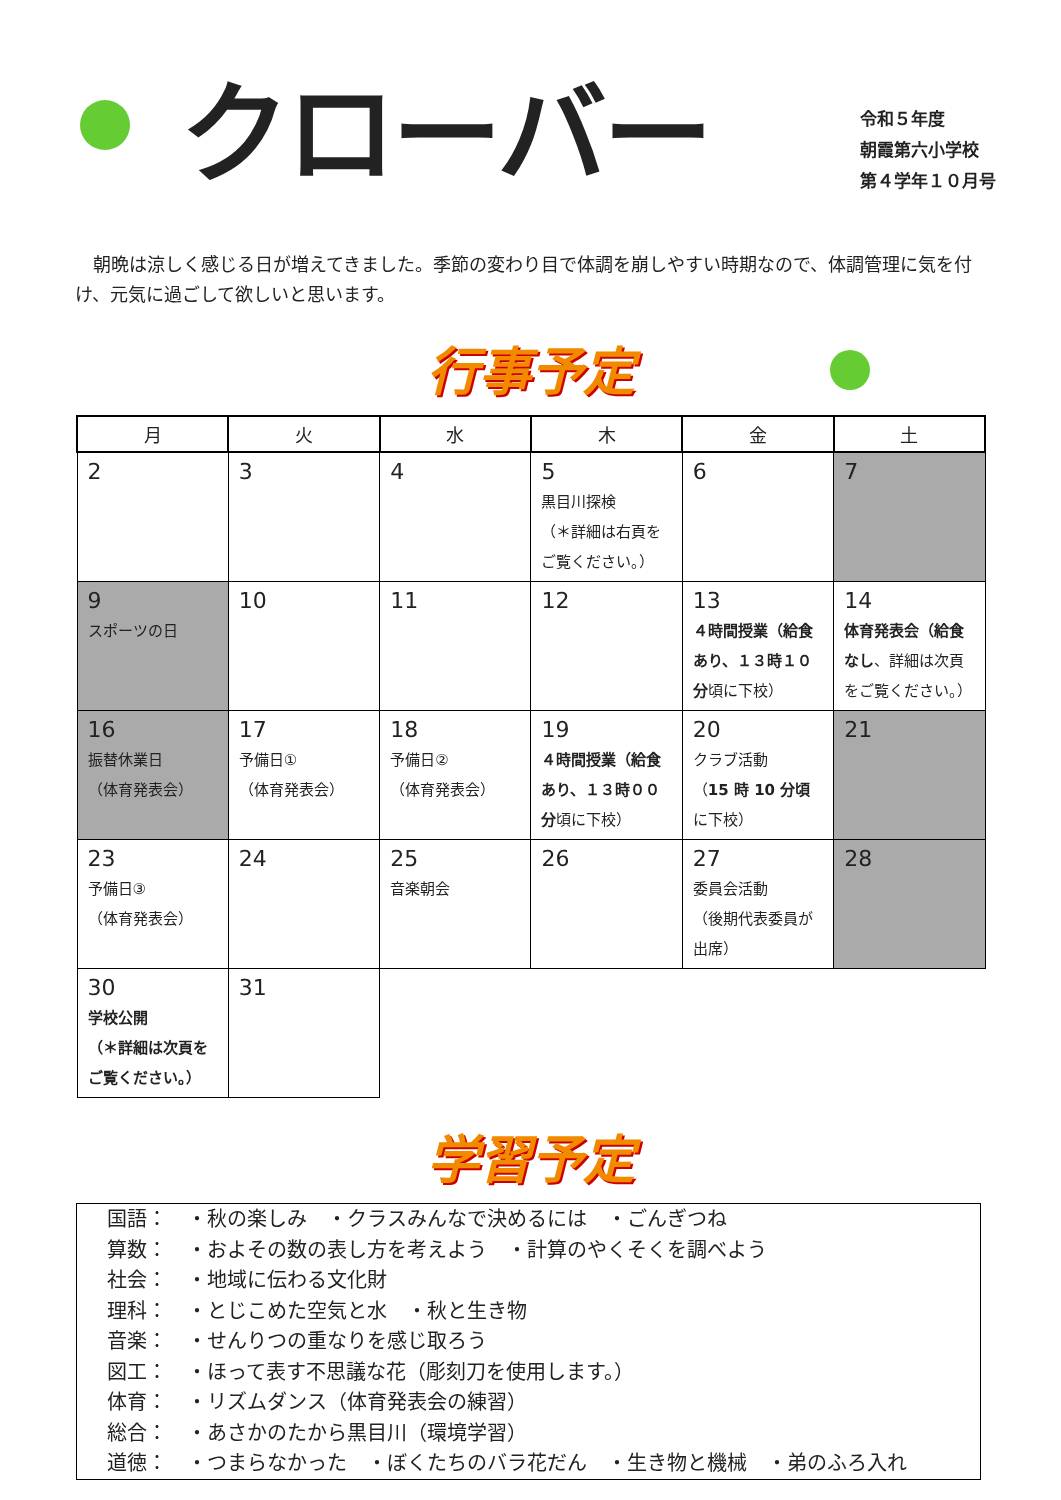クローバー
令和５年度
朝霞第六小学校
第４学年１０月号
朝晩は涼しく感じる日が増えてきました。季節の変わり目で体調を崩しやすい時期なので、体調管理に気を付け、元気に過ごして欲しいと思います。
行事予定
| 月 | 火 | 水 | 木 | 金 | 土 |
| --- | --- | --- | --- | --- | --- |
| 2 | 3 | 4 | 5 黒目川探検 （＊詳細は右頁を ご覧ください。） | 6 | 7 |
| 9 スポーツの日 | 10 | 11 | 12 | 13 ４時間授業（給食あり、１３時１０分 頃に下校） | 14 体育発表会（給食なし 、詳細は次頁をご覧ください。） |
| 16 振替休業日 （体育発表会） | 17 予備日① （体育発表会） | 18 予備日② （体育発表会） | 19 ４時間授業（給食あり、１３時００分 頃に下校） | 20 クラブ活動 （ 15 時 10 分頃 に下校） | 21 |
| 23 予備日③ （体育発表会） | 24 | 25 音楽朝会 | 26 | 27 委員会活動 （後期代表委員が出席） | 28 |
| 30 学校公開 （＊詳細は次頁を ご覧ください。） | 31 | | | | |
学習予定
国語：　・秋の楽しみ　・クラスみんなで決めるには　・ごんぎつね
算数：　・およその数の表し方を考えよう　・計算のやくそくを調べよう
社会：　・地域に伝わる文化財
理科：　・とじこめた空気と水　・秋と生き物
音楽：　・せんりつの重なりを感じ取ろう
図工：　・ほって表す不思議な花（彫刻刀を使用します。）
体育：　・リズムダンス（体育発表会の練習）
総合：　・あさかのたから黒目川（環境学習）
道徳：　・つまらなかった　・ぼくたちのバラ花だん　・生き物と機械　・弟のふろ入れ